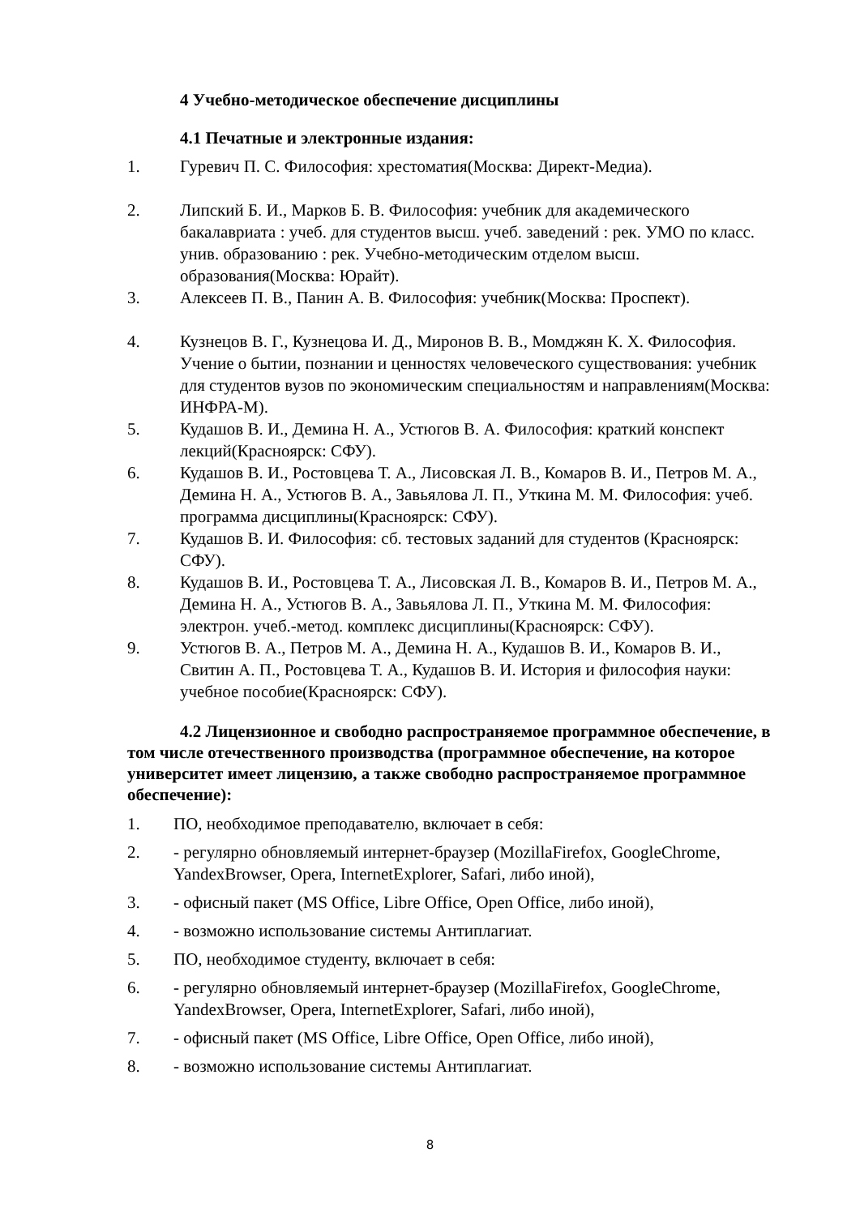4 Учебно-методическое обеспечение дисциплины
4.1 Печатные и электронные издания:
1. Гуревич П. С. Философия: хрестоматия(Москва: Директ-Медиа).
2. Липский Б. И., Марков Б. В. Философия: учебник для академического бакалавриата : учеб. для студентов высш. учеб. заведений : рек. УМО по класс. унив. образованию : рек. Учебно-методическим отделом высш. образования(Москва: Юрайт).
3. Алексеев П. В., Панин А. В. Философия: учебник(Москва: Проспект).
4. Кузнецов В. Г., Кузнецова И. Д., Миронов В. В., Момджян К. Х. Философия. Учение о бытии, познании и ценностях человеческого существования: учебник для студентов вузов по экономическим специальностям и направлениям(Москва: ИНФРА-М).
5. Кудашов В. И., Демина Н. А., Устюгов В. А. Философия: краткий конспект лекций(Красноярск: СФУ).
6. Кудашов В. И., Ростовцева Т. А., Лисовская Л. В., Комаров В. И., Петров М. А., Демина Н. А., Устюгов В. А., Завьялова Л. П., Уткина М. М. Философия: учеб. программа дисциплины(Красноярск: СФУ).
7. Кудашов В. И. Философия: сб. тестовых заданий для студентов (Красноярск: СФУ).
8. Кудашов В. И., Ростовцева Т. А., Лисовская Л. В., Комаров В. И., Петров М. А., Демина Н. А., Устюгов В. А., Завьялова Л. П., Уткина М. М. Философия: электрон. учеб.-метод. комплекс дисциплины(Красноярск: СФУ).
9. Устюгов В. А., Петров М. А., Демина Н. А., Кудашов В. И., Комаров В. И., Свитин А. П., Ростовцева Т. А., Кудашов В. И. История и философия науки: учебное пособие(Красноярск: СФУ).
4.2 Лицензионное и свободно распространяемое программное обеспечение, в том числе отечественного производства (программное обеспечение, на которое университет имеет лицензию, а также свободно распространяемое программное обеспечение):
1. ПО, необходимое преподавателю, включает в себя:
2. - регулярно обновляемый интернет-браузер (MozillaFirefox, GoogleChrome, YandexBrowser, Opera, InternetExplorer, Safari, либо иной),
3. - офисный пакет (MS Office, Libre Office, Open Office, либо иной),
4. - возможно использование системы Антиплагиат.
5. ПО, необходимое студенту, включает в себя:
6. - регулярно обновляемый интернет-браузер (MozillaFirefox, GoogleChrome, YandexBrowser, Opera, InternetExplorer, Safari, либо иной),
7. - офисный пакет (MS Office, Libre Office, Open Office, либо иной),
8. - возможно использование системы Антиплагиат.
8